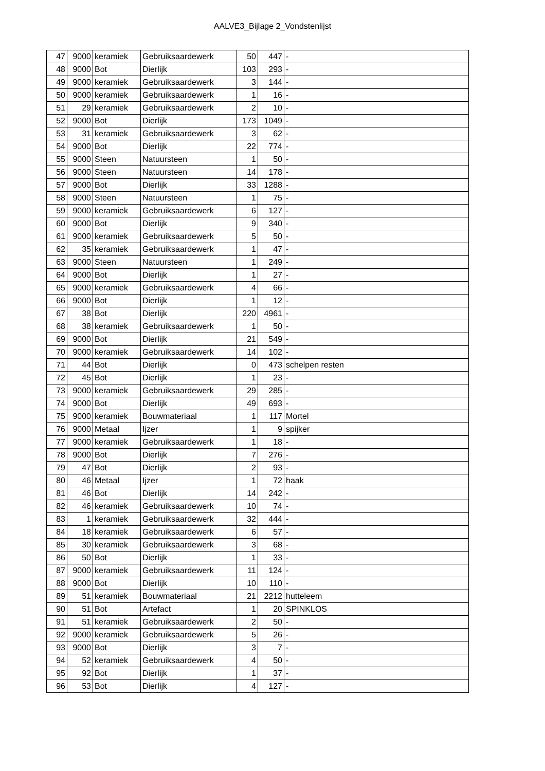AALVE3_Bijlage 2_Vondstenlijst
| 47 | 9000 | keramiek | Gebruiksaardewerk | 50 | 447 | - |
| 48 | 9000 | Bot | Dierlijk | 103 | 293 | - |
| 49 | 9000 | keramiek | Gebruiksaardewerk | 3 | 144 | - |
| 50 | 9000 | keramiek | Gebruiksaardewerk | 1 | 16 | - |
| 51 | 29 | keramiek | Gebruiksaardewerk | 2 | 10 | - |
| 52 | 9000 | Bot | Dierlijk | 173 | 1049 | - |
| 53 | 31 | keramiek | Gebruiksaardewerk | 3 | 62 | - |
| 54 | 9000 | Bot | Dierlijk | 22 | 774 | - |
| 55 | 9000 | Steen | Natuursteen | 1 | 50 | - |
| 56 | 9000 | Steen | Natuursteen | 14 | 178 | - |
| 57 | 9000 | Bot | Dierlijk | 33 | 1288 | - |
| 58 | 9000 | Steen | Natuursteen | 1 | 75 | - |
| 59 | 9000 | keramiek | Gebruiksaardewerk | 6 | 127 | - |
| 60 | 9000 | Bot | Dierlijk | 9 | 340 | - |
| 61 | 9000 | keramiek | Gebruiksaardewerk | 5 | 50 | - |
| 62 | 35 | keramiek | Gebruiksaardewerk | 1 | 47 | - |
| 63 | 9000 | Steen | Natuursteen | 1 | 249 | - |
| 64 | 9000 | Bot | Dierlijk | 1 | 27 | - |
| 65 | 9000 | keramiek | Gebruiksaardewerk | 4 | 66 | - |
| 66 | 9000 | Bot | Dierlijk | 1 | 12 | - |
| 67 | 38 | Bot | Dierlijk | 220 | 4961 | - |
| 68 | 38 | keramiek | Gebruiksaardewerk | 1 | 50 | - |
| 69 | 9000 | Bot | Dierlijk | 21 | 549 | - |
| 70 | 9000 | keramiek | Gebruiksaardewerk | 14 | 102 | - |
| 71 | 44 | Bot | Dierlijk | 0 | 473 | schelpen resten |
| 72 | 45 | Bot | Dierlijk | 1 | 23 | - |
| 73 | 9000 | keramiek | Gebruiksaardewerk | 29 | 285 | - |
| 74 | 9000 | Bot | Dierlijk | 49 | 693 | - |
| 75 | 9000 | keramiek | Bouwmateriaal | 1 | 117 | Mortel |
| 76 | 9000 | Metaal | Ijzer | 1 | 9 | spijker |
| 77 | 9000 | keramiek | Gebruiksaardewerk | 1 | 18 | - |
| 78 | 9000 | Bot | Dierlijk | 7 | 276 | - |
| 79 | 47 | Bot | Dierlijk | 2 | 93 | - |
| 80 | 46 | Metaal | Ijzer | 1 | 72 | haak |
| 81 | 46 | Bot | Dierlijk | 14 | 242 | - |
| 82 | 46 | keramiek | Gebruiksaardewerk | 10 | 74 | - |
| 83 | 1 | keramiek | Gebruiksaardewerk | 32 | 444 | - |
| 84 | 18 | keramiek | Gebruiksaardewerk | 6 | 57 | - |
| 85 | 30 | keramiek | Gebruiksaardewerk | 3 | 68 | - |
| 86 | 50 | Bot | Dierlijk | 1 | 33 | - |
| 87 | 9000 | keramiek | Gebruiksaardewerk | 11 | 124 | - |
| 88 | 9000 | Bot | Dierlijk | 10 | 110 | - |
| 89 | 51 | keramiek | Bouwmateriaal | 21 | 2212 | hutteleem |
| 90 | 51 | Bot | Artefact | 1 | 20 | SPINKLOS |
| 91 | 51 | keramiek | Gebruiksaardewerk | 2 | 50 | - |
| 92 | 9000 | keramiek | Gebruiksaardewerk | 5 | 26 | - |
| 93 | 9000 | Bot | Dierlijk | 3 | 7 | - |
| 94 | 52 | keramiek | Gebruiksaardewerk | 4 | 50 | - |
| 95 | 92 | Bot | Dierlijk | 1 | 37 | - |
| 96 | 53 | Bot | Dierlijk | 4 | 127 | - |